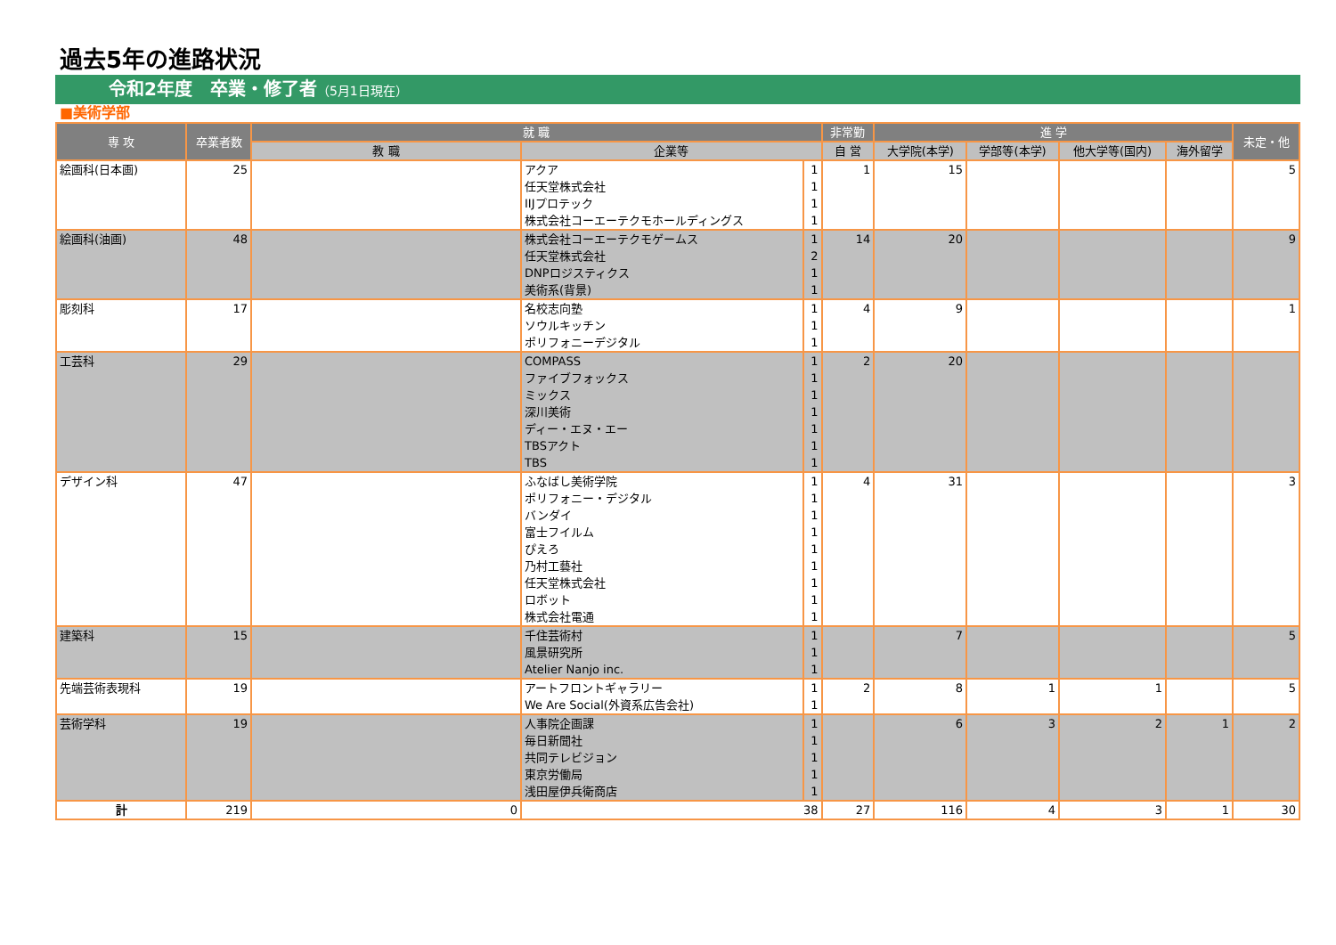過去5年の進路状況
令和2年度　卒業・修了者（5月1日現在）
■美術学部
| 専 攻 | 卒業者数 | 就 職 | | | 非常勤 | 進 学 | | | | 未定・他 |
| --- | --- | --- | --- | --- | --- | --- | --- | --- | --- | --- |
| | | 教 職 | 企業等 | | 自 営 | 大学院(本学) | 学部等(本学) | 他大学等(国内) | 海外留学 | |
| 絵画科(日本画) | 25 | | アクア | 1 | 1 | 15 | | | | 5 |
| | | | 任天堂株式会社 | 1 | | | | | | |
| | | | IIJプロテック | 1 | | | | | | |
| | | | 株式会社コーエーテクモホールディングス | 1 | | | | | | |
| 絵画科(油画) | 48 | | 株式会社コーエーテクモゲームス | 1 | 14 | 20 | | | | 9 |
| | | | 任天堂株式会社 | 2 | | | | | | |
| | | | DNPロジスティクス | 1 | | | | | | |
| | | | 美術系(背景) | 1 | | | | | | |
| 彫刻科 | 17 | | 名校志向塾 | 1 | 4 | 9 | | | | 1 |
| | | | ソウルキッチン | 1 | | | | | | |
| | | | ポリフォニーデジタル | 1 | | | | | | |
| 工芸科 | 29 | | COMPASS | 1 | 2 | 20 | | | | |
| | | | ファイブフォックス | 1 | | | | | | |
| | | | ミックス | 1 | | | | | | |
| | | | 深川美術 | 1 | | | | | | |
| | | | ディー・エヌ・エー | 1 | | | | | | |
| | | | TBSアクト | 1 | | | | | | |
| | | | TBS | 1 | | | | | | |
| デザイン科 | 47 | | ふなばし美術学院 | 1 | 4 | 31 | | | | 3 |
| | | | ポリフォニー・デジタル | 1 | | | | | | |
| | | | バンダイ | 1 | | | | | | |
| | | | 富士フイルム | 1 | | | | | | |
| | | | ぴえろ | 1 | | | | | | |
| | | | 乃村工藝社 | 1 | | | | | | |
| | | | 任天堂株式会社 | 1 | | | | | | |
| | | | ロボット | 1 | | | | | | |
| | | | 株式会社電通 | 1 | | | | | | |
| 建築科 | 15 | | 千住芸術村 | 1 | | 7 | | | | 5 |
| | | | 風景研究所 | 1 | | | | | | |
| | | | Atelier Nanjo inc. | 1 | | | | | | |
| 先端芸術表現科 | 19 | | アートフロントギャラリー | 1 | 2 | 8 | 1 | 1 | | 5 |
| | | | We Are Social(外資系広告会社) | 1 | | | | | | |
| 芸術学科 | 19 | | 人事院企画課 | 1 | | 6 | 3 | 2 | 1 | 2 |
| | | | 毎日新聞社 | 1 | | | | | | |
| | | | 共同テレビジョン | 1 | | | | | | |
| | | | 東京労働局 | 1 | | | | | | |
| | | | 浅田屋伊兵衛商店 | 1 | | | | | | |
| 計 | 219 | 0 | 38 | | 27 | 116 | 4 | 3 | 1 | 30 |